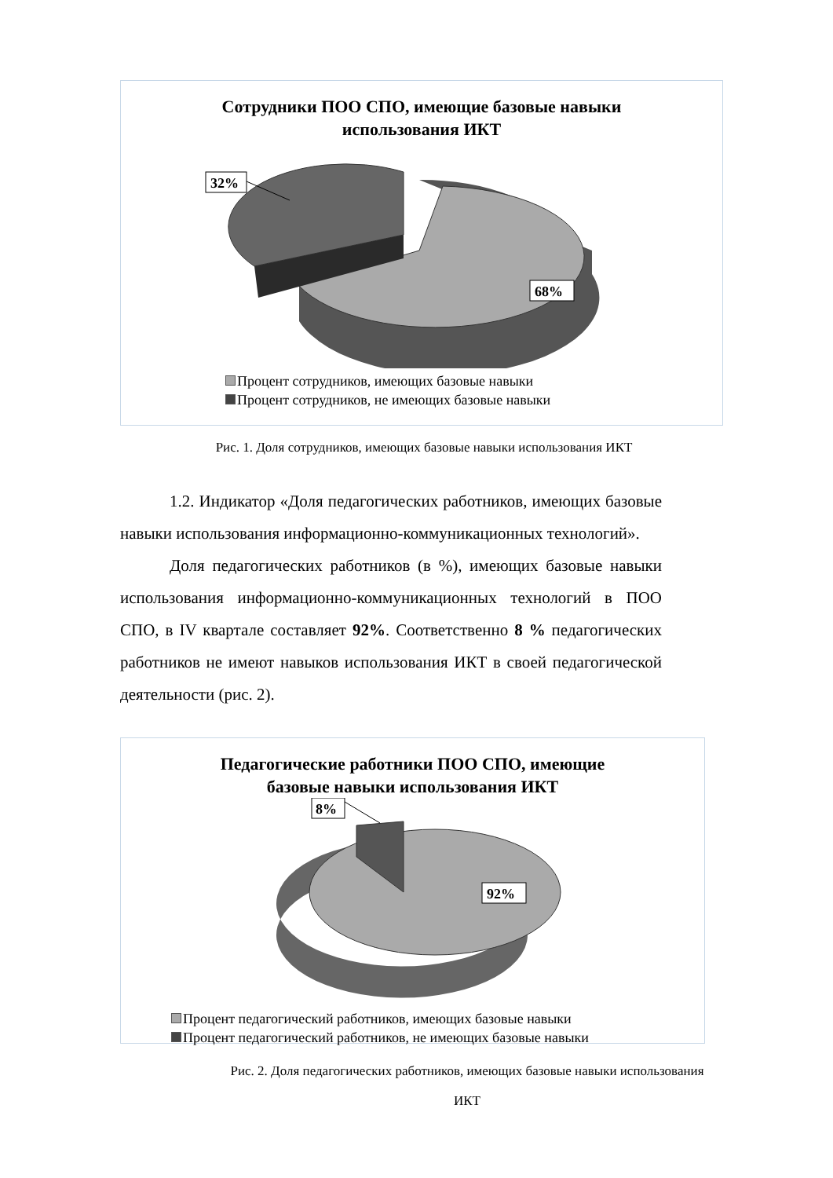Сотрудники ПОО СПО, имеющие базовые навыки
использования ИКТ
32%
68%
Процент сотрудников, имеющих базовые навыки
Процент сотрудников, не имеющих базовые навыки
Рис. 1. Доля сотрудников, имеющих базовые навыки использования ИКТ
1.2. Индикатор «Доля педагогических работников, имеющих базовые навыки использования информационно-коммуникационных технологий».
Доля педагогических работников (в %), имеющих базовые навыки использования информационно-коммуникационных технологий в ПОО СПО, в IV квартале составляет 92%. Соответственно 8 % педагогических работников не имеют навыков использования ИКТ в своей педагогической деятельности (рис. 2).
Педагогические работники ПОО СПО, имеющие
базовые навыки использования ИКТ
8%
92%
Процент педагогический работников, имеющих базовые навыки
Процент педагогический работников, не имеющих базовые навыки
Рис. 2. Доля педагогических работников, имеющих базовые навыки использования
ИКТ